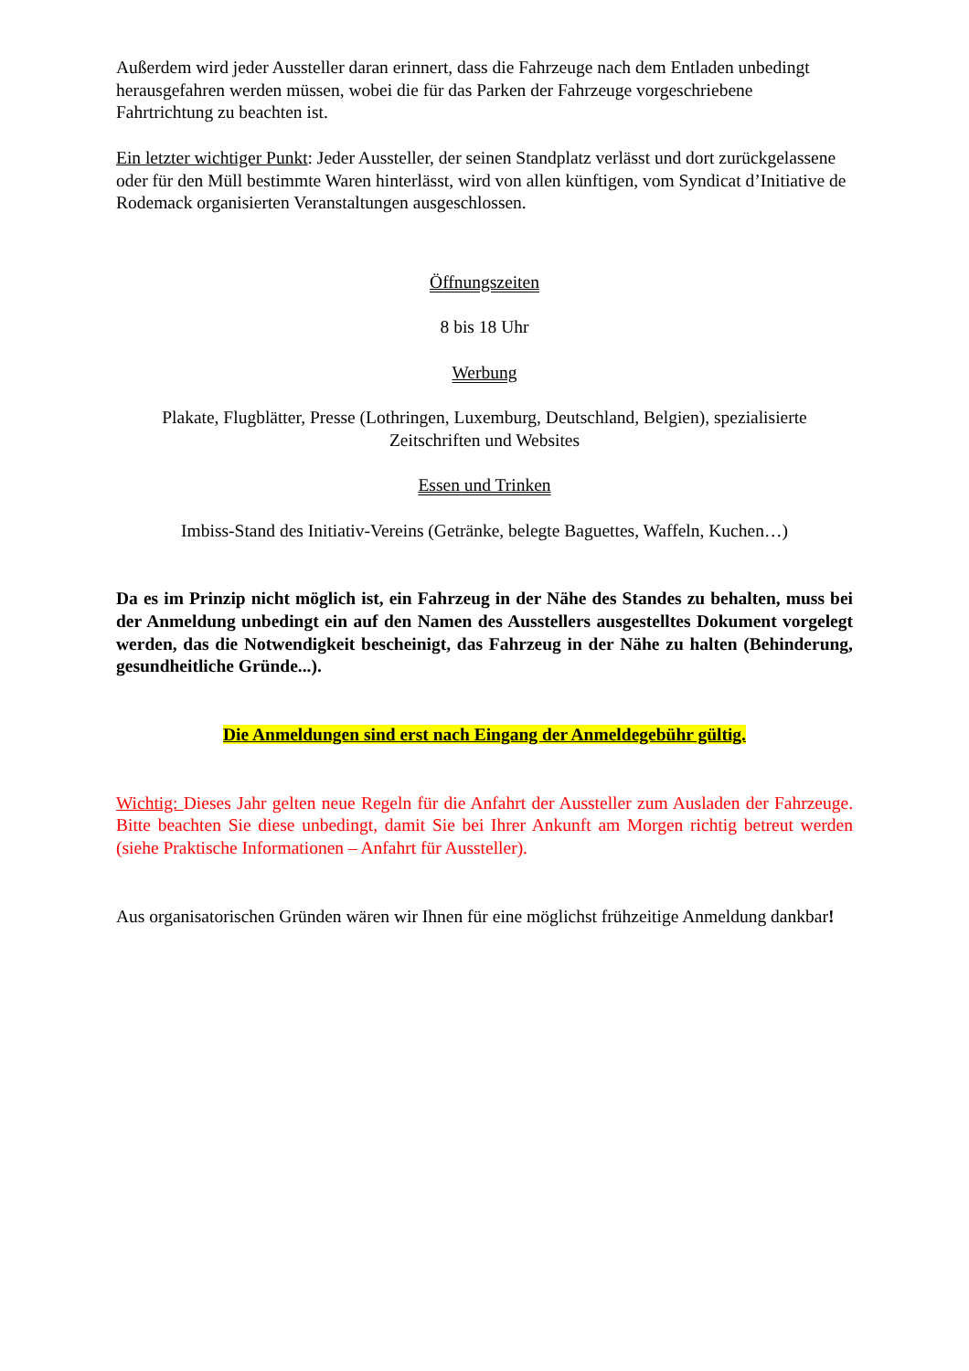Außerdem wird jeder Aussteller daran erinnert, dass die Fahrzeuge nach dem Entladen unbedingt herausgefahren werden müssen, wobei die für das Parken der Fahrzeuge vorgeschriebene Fahrtrichtung zu beachten ist.
Ein letzter wichtiger Punkt: Jeder Aussteller, der seinen Standplatz verlässt und dort zurückgelassene oder für den Müll bestimmte Waren hinterlässt, wird von allen künftigen, vom Syndicat d’Initiative de Rodemack organisierten Veranstaltungen ausgeschlossen.
Öffnungszeiten
8 bis 18 Uhr
Werbung
Plakate, Flugblätter, Presse (Lothringen, Luxemburg, Deutschland, Belgien), spezialisierte Zeitschriften und Websites
Essen und Trinken
Imbiss-Stand des Initiativ-Vereins (Getränke, belegte Baguettes, Waffeln, Kuchen…)
Da es im Prinzip nicht möglich ist, ein Fahrzeug in der Nähe des Standes zu behalten, muss bei der Anmeldung unbedingt ein auf den Namen des Ausstellers ausgestelltes Dokument vorgelegt werden, das die Notwendigkeit bescheinigt, das Fahrzeug in der Nähe zu halten (Behinderung, gesundheitliche Gründe...).
Die Anmeldungen sind erst nach Eingang der Anmeldegebühr gültig.
Wichtig: Dieses Jahr gelten neue Regeln für die Anfahrt der Aussteller zum Ausladen der Fahrzeuge. Bitte beachten Sie diese unbedingt, damit Sie bei Ihrer Ankunft am Morgen richtig betreut werden (siehe Praktische Informationen – Anfahrt für Aussteller).
Aus organisatorischen Gründen wären wir Ihnen für eine möglichst frühzeitige Anmeldung dankbar!